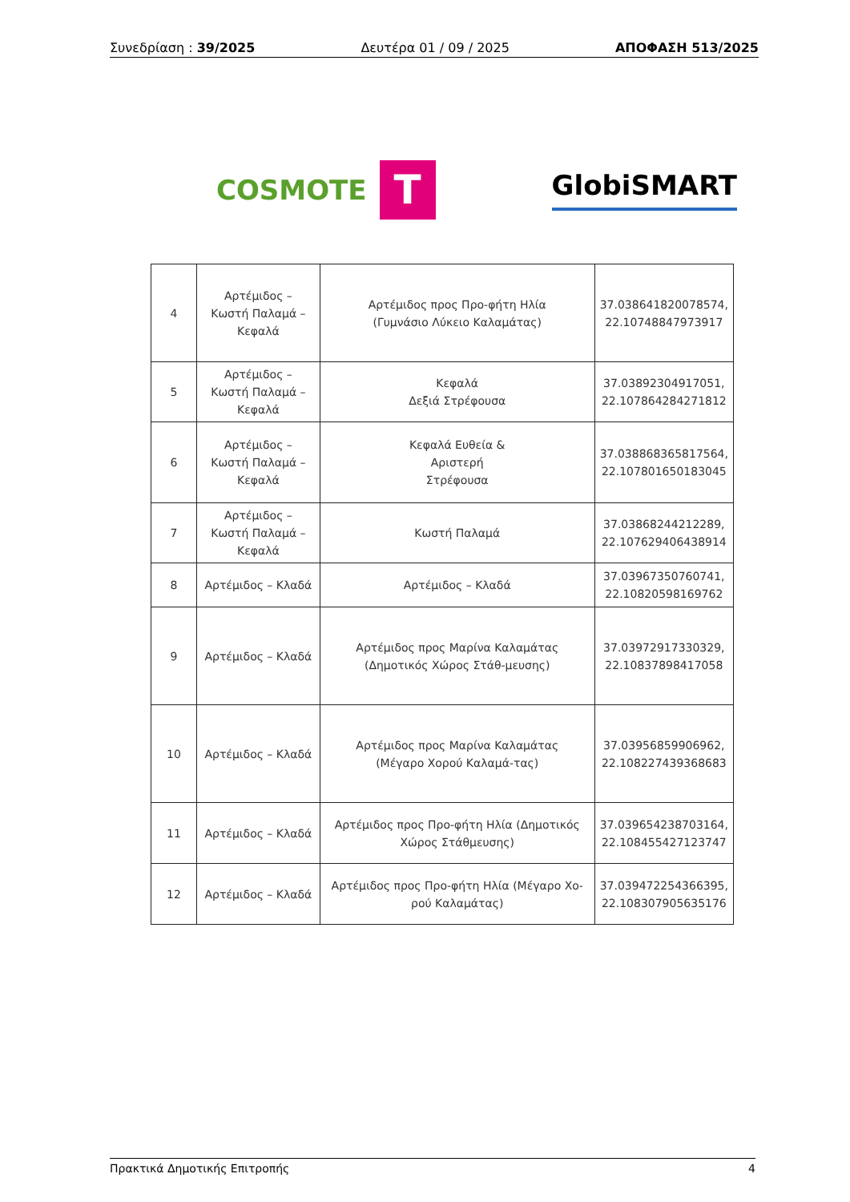Συνεδρίαση : 39/2025 Δευτέρα 01 / 09 / 2025 ΑΠΟΦΑΣΗ 513/2025
COSMOTE
T
GlobiSMART
| 4 | Αρτέμιδος – Κωστή Παλαμά – Κεφαλά | Αρτέμιδος προς Προ-φήτη Ηλία (Γυμνάσιο Λύκειο Καλαμάτας) | 37.038641820078574, 22.10748847973917 |
| 5 | Αρτέμιδος – Κωστή Παλαμά – Κεφαλά | Κεφαλά Δεξιά Στρέφουσα | 37.03892304917051, 22.107864284271812 |
| 6 | Αρτέμιδος – Κωστή Παλαμά – Κεφαλά | Κεφαλά Ευθεία & Αριστερή Στρέφουσα | 37.038868365817564, 22.107801650183045 |
| 7 | Αρτέμιδος – Κωστή Παλαμά – Κεφαλά | Κωστή Παλαμά | 37.03868244212289, 22.107629406438914 |
| 8 | Αρτέμιδος – Κλαδά | Αρτέμιδος – Κλαδά | 37.03967350760741, 22.10820598169762 |
| 9 | Αρτέμιδος – Κλαδά | Αρτέμιδος προς Μαρίνα Καλαμάτας (Δημοτικός Χώρος Στάθ-μευσης) | 37.03972917330329, 22.10837898417058 |
| 10 | Αρτέμιδος – Κλαδά | Αρτέμιδος προς Μαρίνα Καλαμάτας (Μέγαρο Χορού Καλαμά-τας) | 37.03956859906962, 22.108227439368683 |
| 11 | Αρτέμιδος – Κλαδά | Αρτέμιδος προς Προ-φήτη Ηλία (Δημοτικός Χώρος Στάθμευσης) | 37.039654238703164, 22.108455427123747 |
| 12 | Αρτέμιδος – Κλαδά | Αρτέμιδος προς Προ-φήτη Ηλία (Μέγαρο Χο-ρού Καλαμάτας) | 37.039472254366395, 22.108307905635176 |
Πρακτικά Δημοτικής Επιτροπής 4